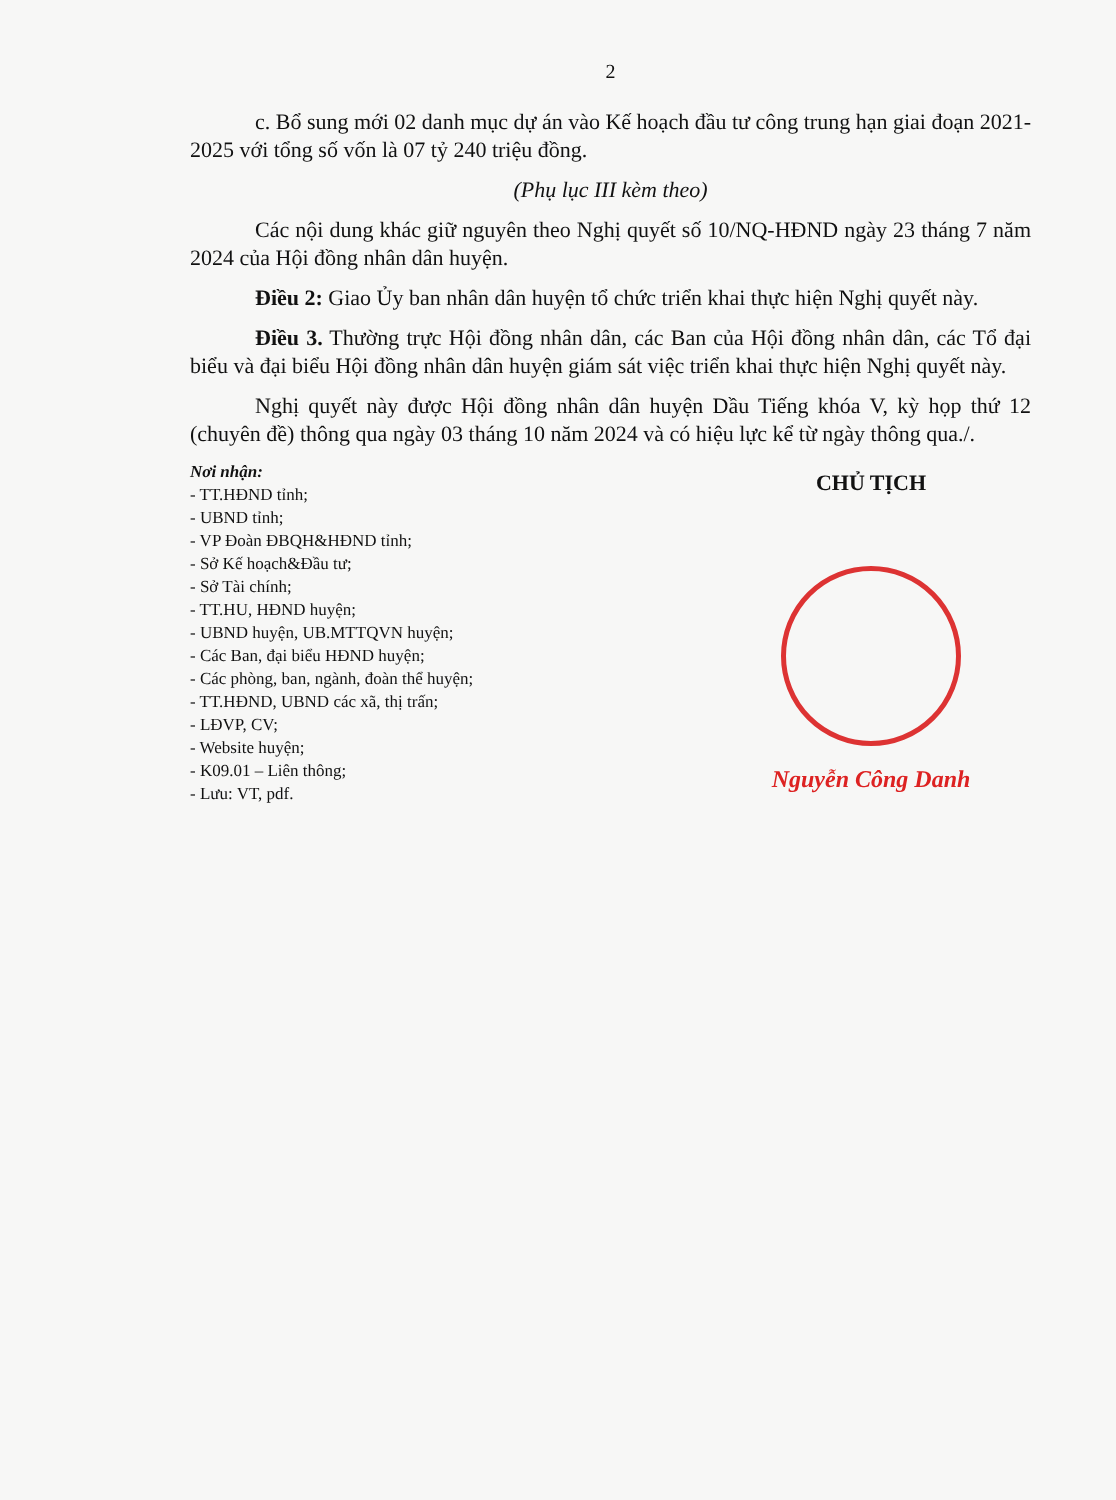2
c. Bổ sung mới 02 danh mục dự án vào Kế hoạch đầu tư công trung hạn giai đoạn 2021-2025 với tổng số vốn là 07 tỷ 240 triệu đồng.
(Phụ lục III kèm theo)
Các nội dung khác giữ nguyên theo Nghị quyết số 10/NQ-HĐND ngày 23 tháng 7 năm 2024 của Hội đồng nhân dân huyện.
Điều 2: Giao Ủy ban nhân dân huyện tổ chức triển khai thực hiện Nghị quyết này.
Điều 3. Thường trực Hội đồng nhân dân, các Ban của Hội đồng nhân dân, các Tổ đại biểu và đại biểu Hội đồng nhân dân huyện giám sát việc triển khai thực hiện Nghị quyết này.
Nghị quyết này được Hội đồng nhân dân huyện Dầu Tiếng khóa V, kỳ họp thứ 12 (chuyên đề) thông qua ngày 03 tháng 10 năm 2024 và có hiệu lực kể từ ngày thông qua./.
Nơi nhận:
- TT.HĐND tỉnh;
- UBND tỉnh;
- VP Đoàn ĐBQH&HĐND tỉnh;
- Sở Kế hoạch&Đầu tư;
- Sở Tài chính;
- TT.HU, HĐND huyện;
- UBND huyện, UB.MTTQVN huyện;
- Các Ban, đại biểu HĐND huyện;
- Các phòng, ban, ngành, đoàn thể huyện;
- TT.HĐND, UBND các xã, thị trấn;
- LĐVP, CV;
- Website huyện;
- K09.01 – Liên thông;
- Lưu: VT, pdf.
CHỦ TỊCH
Nguyễn Công Danh